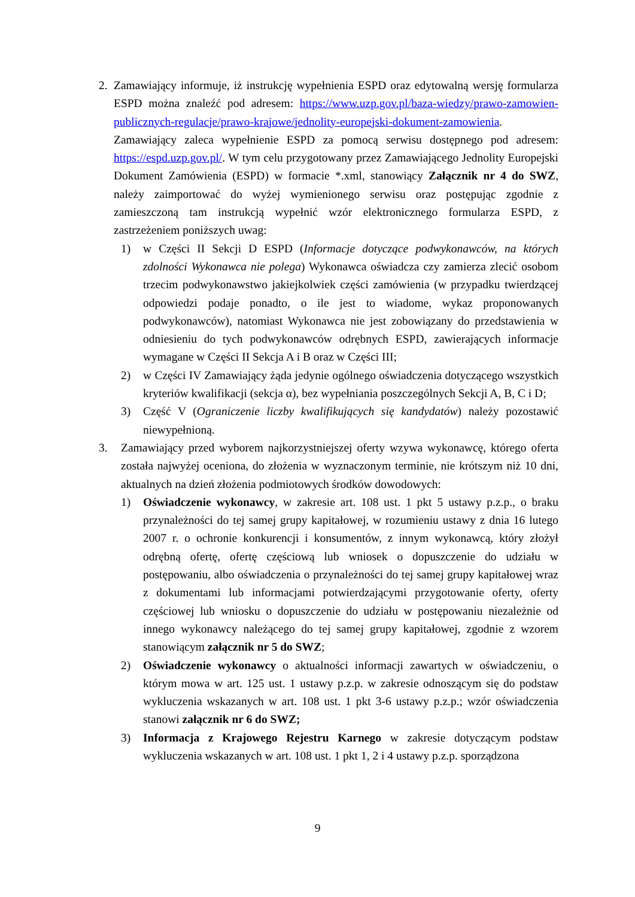2. Zamawiający informuje, iż instrukcję wypełnienia ESPD oraz edytowalną wersję formularza ESPD można znaleźć pod adresem: https://www.uzp.gov.pl/baza-wiedzy/prawo-zamowien-publicznych-regulacje/prawo-krajowe/jednolity-europejski-dokument-zamowienia. Zamawiający zaleca wypełnienie ESPD za pomocą serwisu dostępnego pod adresem: https://espd.uzp.gov.pl/. W tym celu przygotowany przez Zamawiającego Jednolity Europejski Dokument Zamówienia (ESPD) w formacie *.xml, stanowiący Załącznik nr 4 do SWZ, należy zaimportować do wyżej wymienionego serwisu oraz postępując zgodnie z zamieszczoną tam instrukcją wypełnić wzór elektronicznego formularza ESPD, z zastrzeżeniem poniższych uwag:
1) w Części II Sekcji D ESPD (Informacje dotyczące podwykonawców, na których zdolności Wykonawca nie polega) Wykonawca oświadcza czy zamierza zlecić osobom trzecim podwykonawstwo jakiejkolwiek części zamówienia (w przypadku twierdzącej odpowiedzi podaje ponadto, o ile jest to wiadome, wykaz proponowanych podwykonawców), natomiast Wykonawca nie jest zobowiązany do przedstawienia w odniesieniu do tych podwykonawców odrębnych ESPD, zawierających informacje wymagane w Części II Sekcja A i B oraz w Części III;
2) w Części IV Zamawiający żąda jedynie ogólnego oświadczenia dotyczącego wszystkich kryteriów kwalifikacji (sekcja α), bez wypełniania poszczególnych Sekcji A, B, C i D;
3) Część V (Ograniczenie liczby kwalifikujących się kandydatów) należy pozostawić niewypełnioną.
3. Zamawiający przed wyborem najkorzystniejszej oferty wzywa wykonawcę, którego oferta została najwyżej oceniona, do złożenia w wyznaczonym terminie, nie krótszym niż 10 dni, aktualnych na dzień złożenia podmiotowych środków dowodowych:
1) Oświadczenie wykonawcy, w zakresie art. 108 ust. 1 pkt 5 ustawy p.z.p., o braku przynależności do tej samej grupy kapitałowej, w rozumieniu ustawy z dnia 16 lutego 2007 r. o ochronie konkurencji i konsumentów, z innym wykonawcą, który złożył odrębną ofertę, ofertę częściową lub wniosek o dopuszczenie do udziału w postępowaniu, albo oświadczenia o przynależności do tej samej grupy kapitałowej wraz z dokumentami lub informacjami potwierdzającymi przygotowanie oferty, oferty częściowej lub wniosku o dopuszczenie do udziału w postępowaniu niezależnie od innego wykonawcy należącego do tej samej grupy kapitałowej, zgodnie z wzorem stanowiącym załącznik nr 5 do SWZ;
2) Oświadczenie wykonawcy o aktualności informacji zawartych w oświadczeniu, o którym mowa w art. 125 ust. 1 ustawy p.z.p. w zakresie odnoszącym się do podstaw wykluczenia wskazanych w art. 108 ust. 1 pkt 3-6 ustawy p.z.p.; wzór oświadczenia stanowi załącznik nr 6 do SWZ;
3) Informacja z Krajowego Rejestru Karnego w zakresie dotyczącym podstaw wykluczenia wskazanych w art. 108 ust. 1 pkt 1, 2 i 4 ustawy p.z.p. sporządzona
9